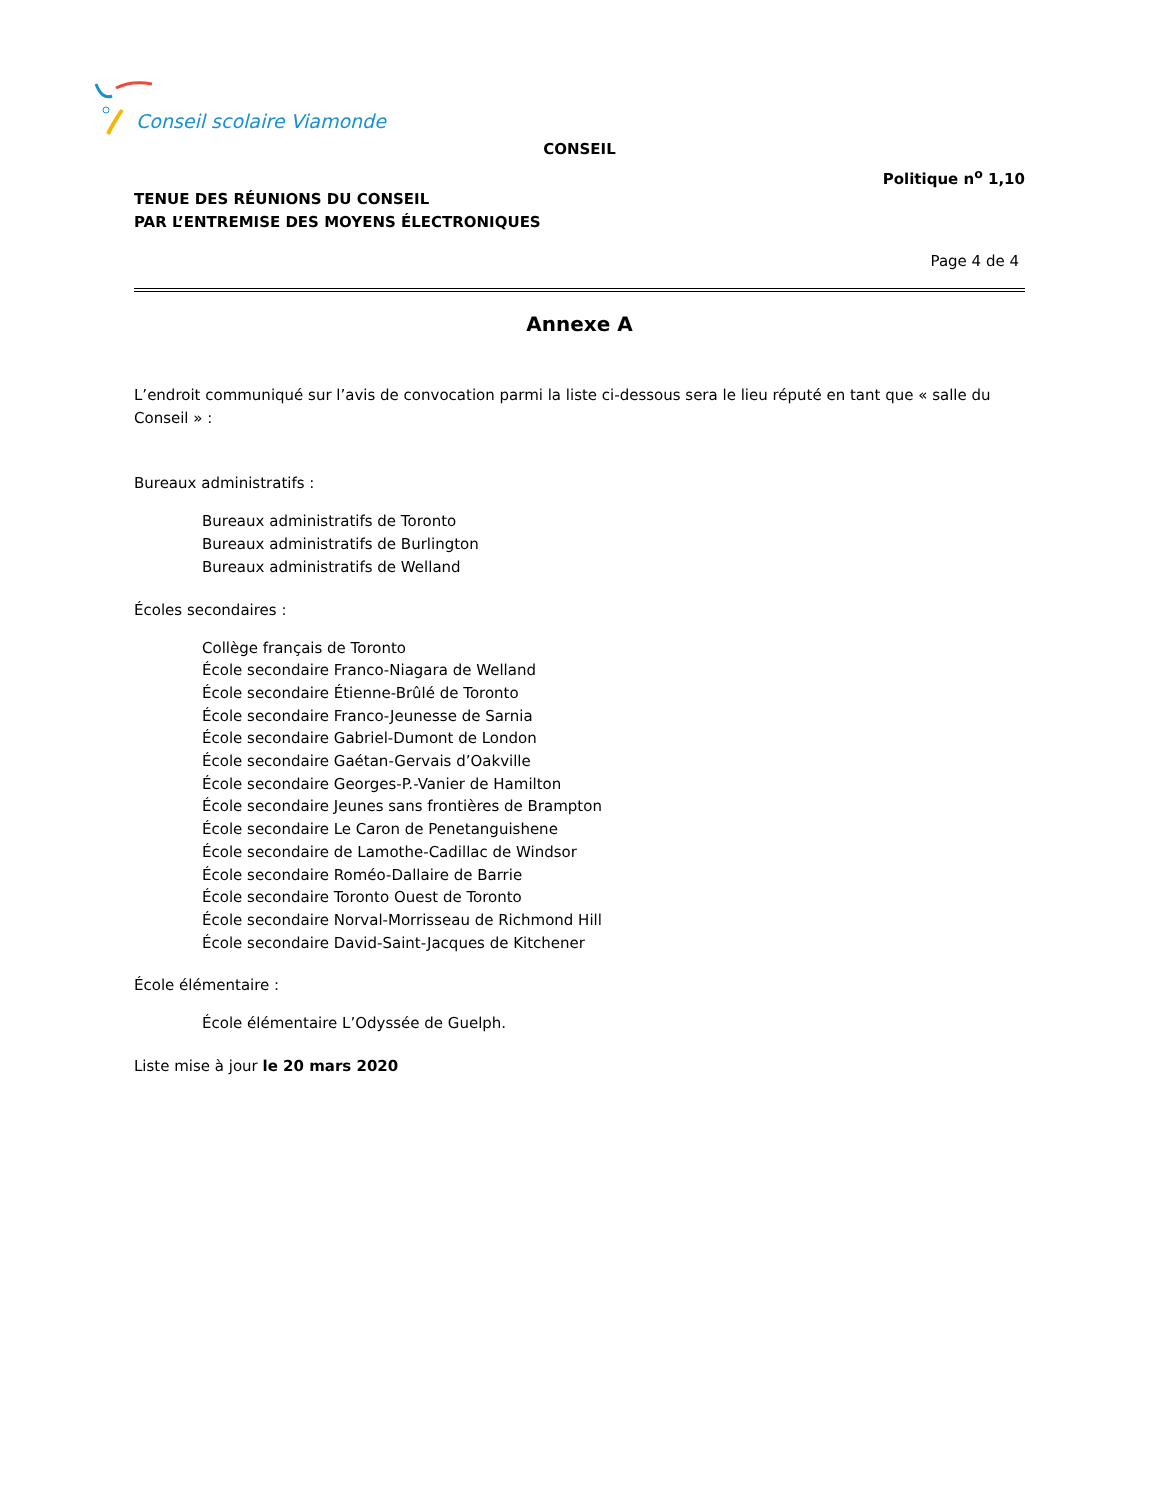Conseil scolaire Viamonde
CONSEIL
Politique n<sup>o</sup> 1,10
TENUE DES RÉUNIONS DU CONSEIL
PAR L’ENTREMISE DES MOYENS ÉLECTRONIQUES
Page 4 de 4
Annexe A
L’endroit communiqué sur l’avis de convocation parmi la liste ci-dessous sera le lieu réputé en tant que « salle du Conseil » :
Bureaux administratifs :
Bureaux administratifs de Toronto
Bureaux administratifs de Burlington
Bureaux administratifs de Welland
Écoles secondaires :
Collège français de Toronto
École secondaire Franco-Niagara de Welland
École secondaire Étienne-Brûlé de Toronto
École secondaire Franco-Jeunesse de Sarnia
École secondaire Gabriel-Dumont de London
École secondaire Gaétan-Gervais d’Oakville
École secondaire Georges-P.-Vanier de Hamilton
École secondaire Jeunes sans frontières de Brampton
École secondaire Le Caron de Penetanguishene
École secondaire de Lamothe-Cadillac de Windsor
École secondaire Roméo-Dallaire de Barrie
École secondaire Toronto Ouest de Toronto
École secondaire Norval-Morrisseau de Richmond Hill
École secondaire David-Saint-Jacques de Kitchener
École élémentaire :
École élémentaire L’Odyssée de Guelph.
Liste mise à jour le 20 mars 2020